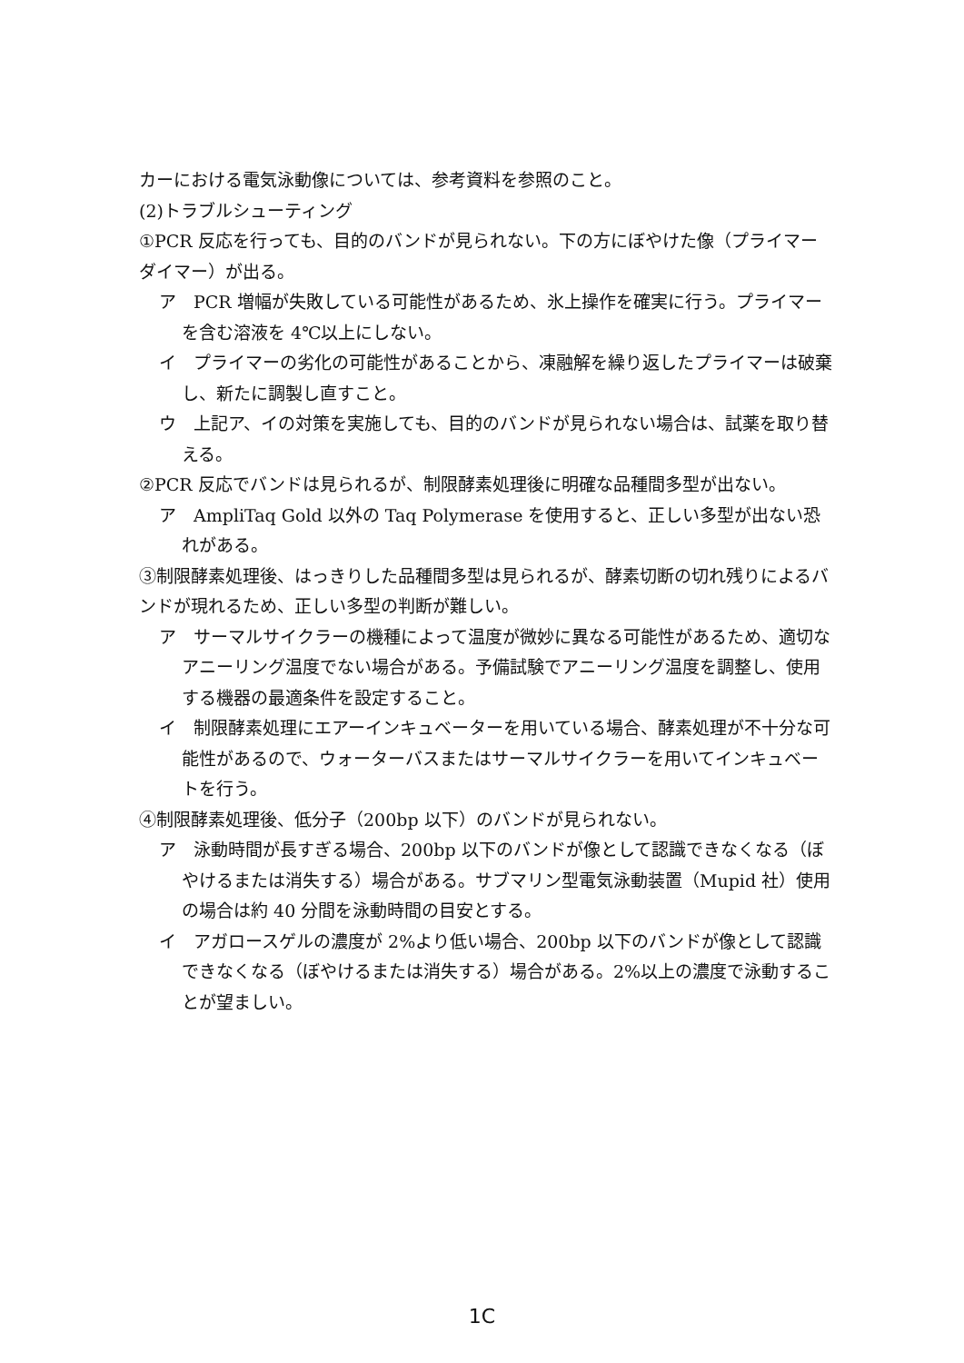カーにおける電気泳動像については、参考資料を参照のこと。
(2)トラブルシューティング
①PCR 反応を行っても、目的のバンドが見られない。下の方にぼやけた像（プライマーダイマー）が出る。
ア　PCR 増幅が失敗している可能性があるため、氷上操作を確実に行う。プライマーを含む溶液を 4℃以上にしない。
イ　プライマーの劣化の可能性があることから、凍融解を繰り返したプライマーは破棄し、新たに調製し直すこと。
ウ　上記ア、イの対策を実施しても、目的のバンドが見られない場合は、試薬を取り替える。
②PCR 反応でバンドは見られるが、制限酵素処理後に明確な品種間多型が出ない。
ア　AmpliTaq Gold 以外の Taq Polymerase を使用すると、正しい多型が出ない恐れがある。
③制限酵素処理後、はっきりした品種間多型は見られるが、酵素切断の切れ残りによるバンドが現れるため、正しい多型の判断が難しい。
ア　サーマルサイクラーの機種によって温度が微妙に異なる可能性があるため、適切なアニーリング温度でない場合がある。予備試験でアニーリング温度を調整し、使用する機器の最適条件を設定すること。
イ　制限酵素処理にエアーインキュベーターを用いている場合、酵素処理が不十分な可能性があるので、ウォーターバスまたはサーマルサイクラーを用いてインキュベートを行う。
④制限酵素処理後、低分子（200bp 以下）のバンドが見られない。
ア　泳動時間が長すぎる場合、200bp 以下のバンドが像として認識できなくなる（ぼやけるまたは消失する）場合がある。サブマリン型電気泳動装置（Mupid 社）使用の場合は約 40 分間を泳動時間の目安とする。
イ　アガロースゲルの濃度が 2%より低い場合、200bp 以下のバンドが像として認識できなくなる（ぼやけるまたは消失する）場合がある。2%以上の濃度で泳動することが望ましい。
1C